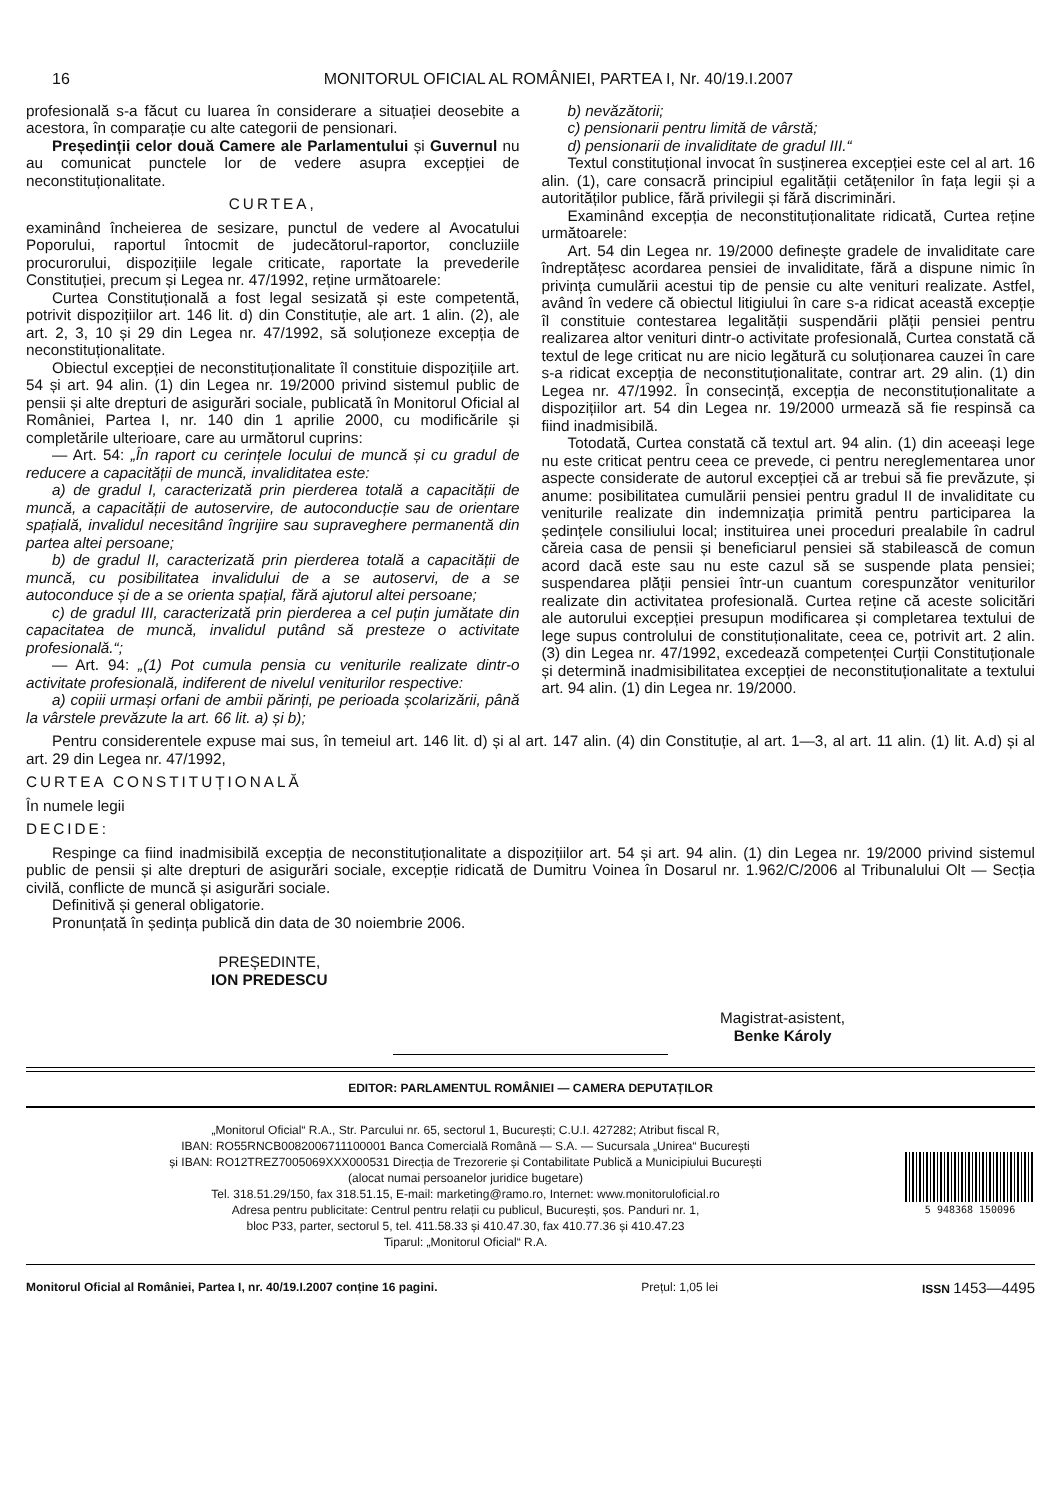16 MONITORUL OFICIAL AL ROMÂNIEI, PARTEA I, Nr. 40/19.I.2007
profesională s-a făcut cu luarea în considerare a situației deosebite a acestora, în comparație cu alte categorii de pensionari.
Președinții celor două Camere ale Parlamentului și Guvernul nu au comunicat punctele lor de vedere asupra excepției de neconstituționalitate.
CURTEA,
examinând încheierea de sesizare, punctul de vedere al Avocatului Poporului, raportul întocmit de judecătorul-raportor, concluziile procurorului, dispozițiile legale criticate, raportate la prevederile Constituției, precum și Legea nr. 47/1992, reține următoarele:
Curtea Constituțională a fost legal sesizată și este competentă, potrivit dispozițiilor art. 146 lit. d) din Constituție, ale art. 1 alin. (2), ale art. 2, 3, 10 și 29 din Legea nr. 47/1992, să soluționeze excepția de neconstituționalitate.
Obiectul excepției de neconstituționalitate îl constituie dispozițiile art. 54 și art. 94 alin. (1) din Legea nr. 19/2000 privind sistemul public de pensii și alte drepturi de asigurări sociale, publicată în Monitorul Oficial al României, Partea I, nr. 140 din 1 aprilie 2000, cu modificările și completările ulterioare, care au următorul cuprins:
— Art. 54: „În raport cu cerințele locului de muncă și cu gradul de reducere a capacității de muncă, invaliditatea este:
a) de gradul I, caracterizată prin pierderea totală a capacității de muncă, a capacității de autoservire, de autoconducție sau de orientare spațială, invalidul necesitând îngrijire sau supraveghere permanentă din partea altei persoane;
b) de gradul II, caracterizată prin pierderea totală a capacității de muncă, cu posibilitatea invalidului de a se autoservi, de a se autoconduce și de a se orienta spațial, fără ajutorul altei persoane;
c) de gradul III, caracterizată prin pierderea a cel puțin jumătate din capacitatea de muncă, invalidul putând să presteze o activitate profesională.“;
— Art. 94: „(1) Pot cumula pensia cu veniturile realizate dintr-o activitate profesională, indiferent de nivelul veniturilor respective:
a) copiii urmași orfani de ambii părinți, pe perioada școlarizării, până la vârstele prevăzute la art. 66 lit. a) și b);
b) nevăzătorii;
c) pensionarii pentru limită de vârstă;
d) pensionarii de invaliditate de gradul III.“
Textul constituțional invocat în susținerea excepției este cel al art. 16 alin. (1), care consacră principiul egalității cetățenilor în fața legii și a autorităților publice, fără privilegii și fără discriminări.
Examinând excepția de neconstituționalitate ridicată, Curtea reține următoarele:
Art. 54 din Legea nr. 19/2000 definește gradele de invaliditate care îndreptățesc acordarea pensiei de invaliditate, fără a dispune nimic în privința cumulării acestui tip de pensie cu alte venituri realizate. Astfel, având în vedere că obiectul litigiului în care s-a ridicat această excepție îl constituie contestarea legalității suspendării plății pensiei pentru realizarea altor venituri dintr-o activitate profesională, Curtea constată că textul de lege criticat nu are nicio legătură cu soluționarea cauzei în care s-a ridicat excepția de neconstituționalitate, contrar art. 29 alin. (1) din Legea nr. 47/1992. În consecință, excepția de neconstituționalitate a dispozițiilor art. 54 din Legea nr. 19/2000 urmează să fie respinsă ca fiind inadmisibilă.
Totodată, Curtea constată că textul art. 94 alin. (1) din aceeași lege nu este criticat pentru ceea ce prevede, ci pentru nereglementarea unor aspecte considerate de autorul excepției că ar trebui să fie prevăzute, și anume: posibilitatea cumulării pensiei pentru gradul II de invaliditate cu veniturile realizate din indemnizația primită pentru participarea la ședințele consiliului local; instituirea unei proceduri prealabile în cadrul căreia casa de pensii și beneficiarul pensiei să stabilească de comun acord dacă este sau nu este cazul să se suspende plata pensiei; suspendarea plății pensiei într-un cuantum corespunzător veniturilor realizate din activitatea profesională. Curtea reține că aceste solicitări ale autorului excepției presupun modificarea și completarea textului de lege supus controlului de constituționalitate, ceea ce, potrivit art. 2 alin. (3) din Legea nr. 47/1992, excedează competenței Curții Constituționale și determină inadmisibilitatea excepției de neconstituționalitate a textului art. 94 alin. (1) din Legea nr. 19/2000.
Pentru considerentele expuse mai sus, în temeiul art. 146 lit. d) și al art. 147 alin. (4) din Constituție, al art. 1—3, al art. 11 alin. (1) lit. A.d) și al art. 29 din Legea nr. 47/1992,
CURTEA CONSTITUȚIONALĂ
În numele legii
DECIDE:
Respinge ca fiind inadmisibilă excepția de neconstituționalitate a dispozițiilor art. 54 și art. 94 alin. (1) din Legea nr. 19/2000 privind sistemul public de pensii și alte drepturi de asigurări sociale, excepție ridicată de Dumitru Voinea în Dosarul nr. 1.962/C/2006 al Tribunalului Olt — Secția civilă, conflicte de muncă și asigurări sociale.
Definitivă și general obligatorie.
Pronunțată în ședința publică din data de 30 noiembrie 2006.
PREȘEDINTE,
ION PREDESCU
Magistrat-asistent,
Benke Károly
EDITOR: PARLAMENTUL ROMÂNIEI — CAMERA DEPUTAȚILOR
„Monitorul Oficial“ R.A., Str. Parcului nr. 65, sectorul 1, București; C.U.I. 427282; Atribut fiscal R,
IBAN: RO55RNCB0082006711100001 Banca Comercială Română — S.A. — Sucursala „Unirea“ București
și IBAN: RO12TREZ7005069XXX000531 Direcția de Trezorerie și Contabilitate Publică a Municipiului București
(alocat numai persoanelor juridice bugetare)
Tel. 318.51.29/150, fax 318.51.15, E-mail: marketing@ramo.ro, Internet: www.monitoruloficial.ro
Adresa pentru publicitate: Centrul pentru relații cu publicul, București, șos. Panduri nr. 1,
bloc P33, parter, sectorul 5, tel. 411.58.33 și 410.47.30, fax 410.77.36 și 410.47.23
Tiparul: „Monitorul Oficial“ R.A.
5 948368 150096
Monitorul Oficial al României, Partea I, nr. 40/19.I.2007 conține 16 pagini. Prețul: 1,05 lei ISSN 1453—4495